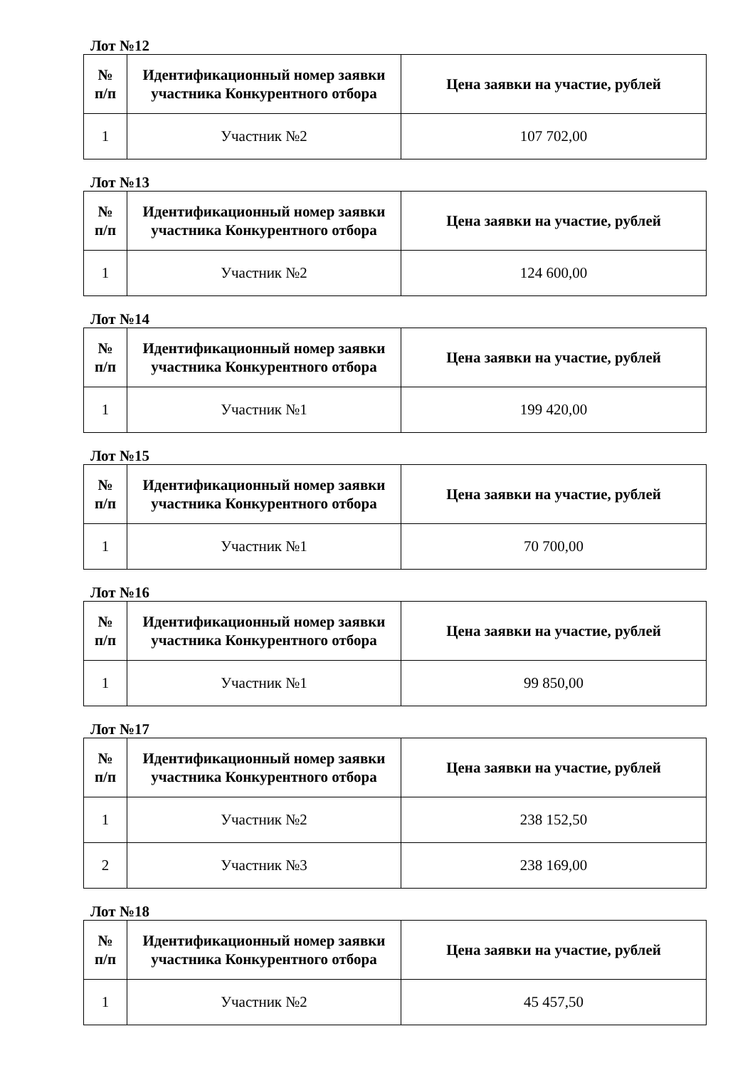Лот №12
| № п/п | Идентификационный номер заявки участника Конкурентного отбора | Цена заявки на участие, рублей |
| --- | --- | --- |
| 1 | Участник №2 | 107 702,00 |
Лот №13
| № п/п | Идентификационный номер заявки участника Конкурентного отбора | Цена заявки на участие, рублей |
| --- | --- | --- |
| 1 | Участник №2 | 124 600,00 |
Лот №14
| № п/п | Идентификационный номер заявки участника Конкурентного отбора | Цена заявки на участие, рублей |
| --- | --- | --- |
| 1 | Участник №1 | 199 420,00 |
Лот №15
| № п/п | Идентификационный номер заявки участника Конкурентного отбора | Цена заявки на участие, рублей |
| --- | --- | --- |
| 1 | Участник №1 | 70 700,00 |
Лот №16
| № п/п | Идентификационный номер заявки участника Конкурентного отбора | Цена заявки на участие, рублей |
| --- | --- | --- |
| 1 | Участник №1 | 99 850,00 |
Лот №17
| № п/п | Идентификационный номер заявки участника Конкурентного отбора | Цена заявки на участие, рублей |
| --- | --- | --- |
| 1 | Участник №2 | 238 152,50 |
| 2 | Участник №3 | 238 169,00 |
Лот №18
| № п/п | Идентификационный номер заявки участника Конкурентного отбора | Цена заявки на участие, рублей |
| --- | --- | --- |
| 1 | Участник №2 | 45 457,50 |